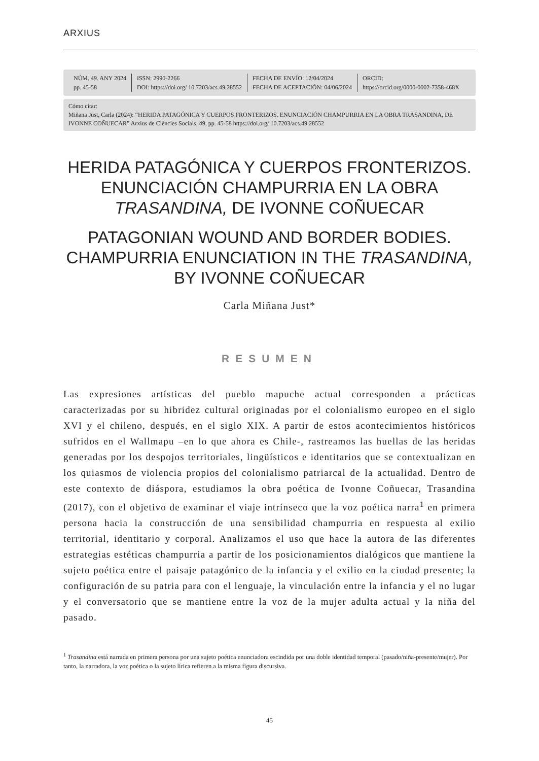ARXIUS
NÚM. 49. ANY 2024
pp. 45-58
ISSN: 2990-2266
DOI: https://doi.org/ 10.7203/acs.49.28552
FECHA DE ENVÍO: 12/04/2024
FECHA DE ACEPTACIÓN: 04/06/2024
ORCID:
https://orcid.org/0000-0002-7358-468X
Cómo citar:
Miñana Just, Carla (2024): “HERIDA PATAGÓNICA Y CUERPOS FRONTERIZOS. ENUNCIACIÓN CHAMPURRIA EN LA OBRA TRASANDINA, DE IVONNE COÑUECAR” Arxius de Ciències Socials, 49, pp. 45-58 https://doi.org/ 10.7203/acs.49.28552
HERIDA PATAGÓNICA Y CUERPOS FRONTERIZOS.
ENUNCIACIÓN CHAMPURRIA EN LA OBRA
TRASANDINA, DE IVONNE COÑUECAR
PATAGONIAN WOUND AND BORDER BODIES.
CHAMPURRIA ENUNCIATION IN THE TRASANDINA,
BY IVONNE COÑUECAR
Carla Miñana Just*
RESUMEN
Las expresiones artísticas del pueblo mapuche actual corresponden a prácticas caracterizadas por su hibridez cultural originadas por el colonialismo europeo en el siglo XVI y el chileno, después, en el siglo XIX. A partir de estos acontecimientos históricos sufridos en el Wallmapu –en lo que ahora es Chile-, rastreamos las huellas de las heridas generadas por los despojos territoriales, lingüísticos e identitarios que se contextualizan en los quiasmos de violencia propios del colonialismo patriarcal de la actualidad. Dentro de este contexto de diáspora, estudiamos la obra poética de Ivonne Coñuecar, Trasandina (2017), con el objetivo de examinar el viaje intrínseco que la voz poética narra<sup>1</sup> en primera persona hacia la construcción de una sensibilidad champurria en respuesta al exilio territorial, identitario y corporal. Analizamos el uso que hace la autora de las diferentes estrategias estéticas champurria a partir de los posicionamientos dialógicos que mantiene la sujeto poética entre el paisaje patagónico de la infancia y el exilio en la ciudad presente; la configuración de su patria para con el lenguaje, la vinculación entre la infancia y el no lugar y el conversatorio que se mantiene entre la voz de la mujer adulta actual y la niña del pasado.
<sup>1</sup> Trasandina está narrada en primera persona por una sujeto poética enunciadora escindida por una doble identidad temporal (pasado/niña-presente/mujer). Por tanto, la narradora, la voz poética o la sujeto lírica refieren a la misma figura discursiva.
45